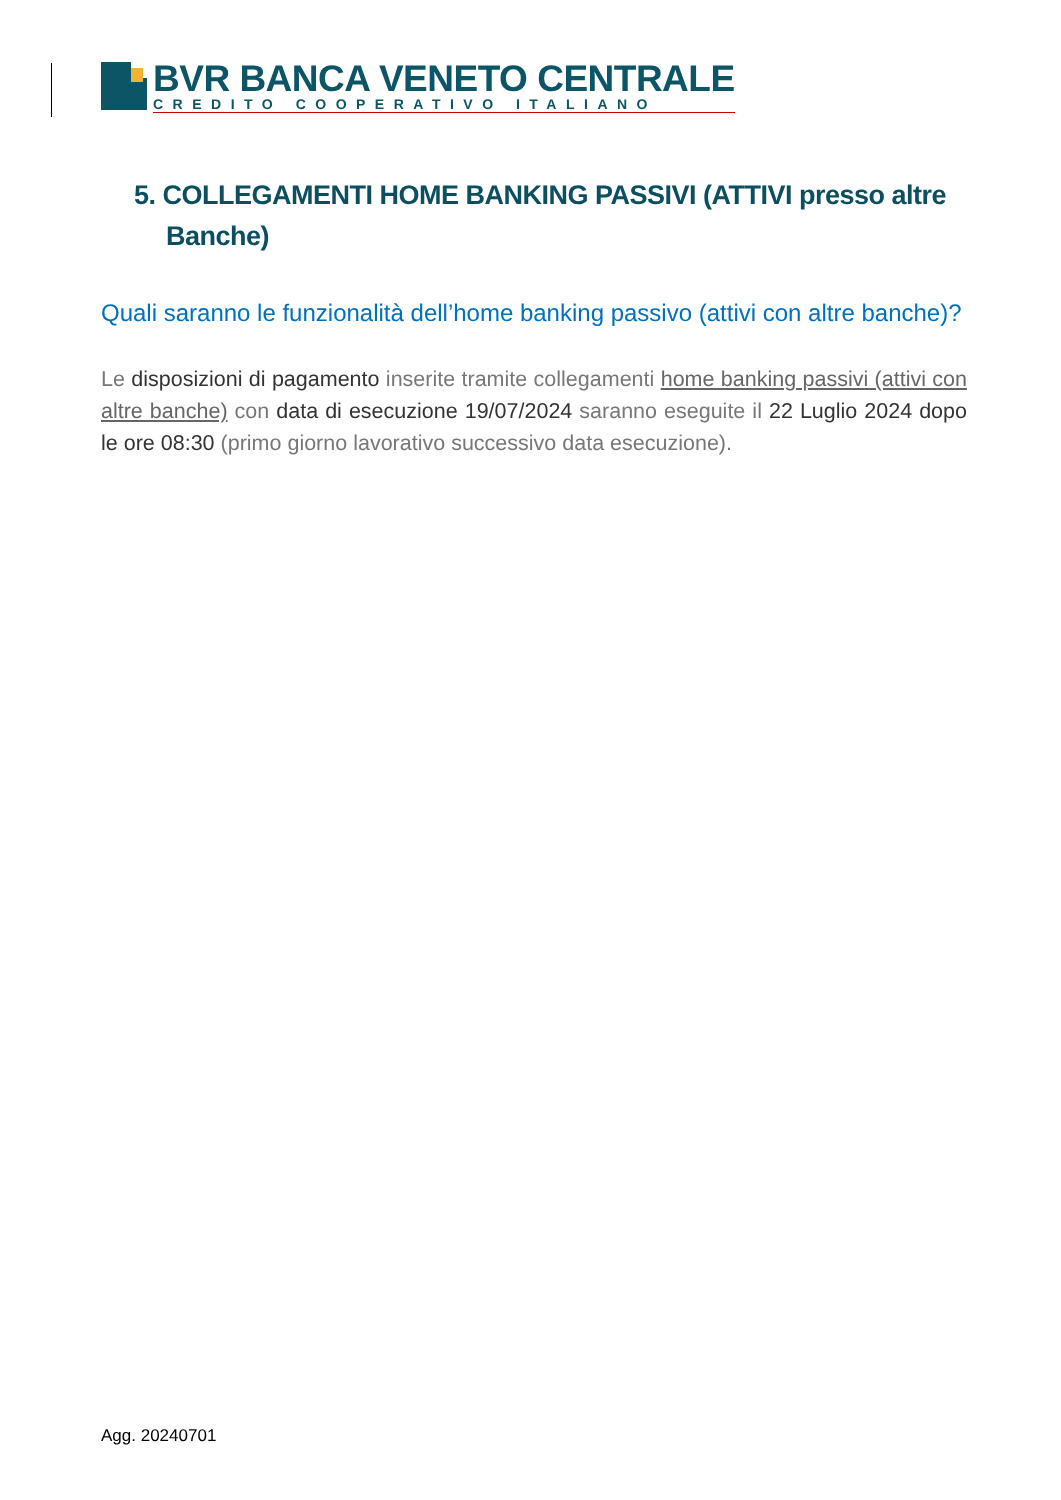BVR BANCA VENETO CENTRALE
CREDITO COOPERATIVO ITALIANO
5. COLLEGAMENTI HOME BANKING PASSIVI (ATTIVI presso altre Banche)
Quali saranno le funzionalità dell’home banking passivo (attivi con altre banche)?
Le disposizioni di pagamento inserite tramite collegamenti home banking passivi (attivi con altre banche) con data di esecuzione 19/07/2024 saranno eseguite il 22 Luglio 2024 dopo le ore 08:30 (primo giorno lavorativo successivo data esecuzione).
Agg. 20240701